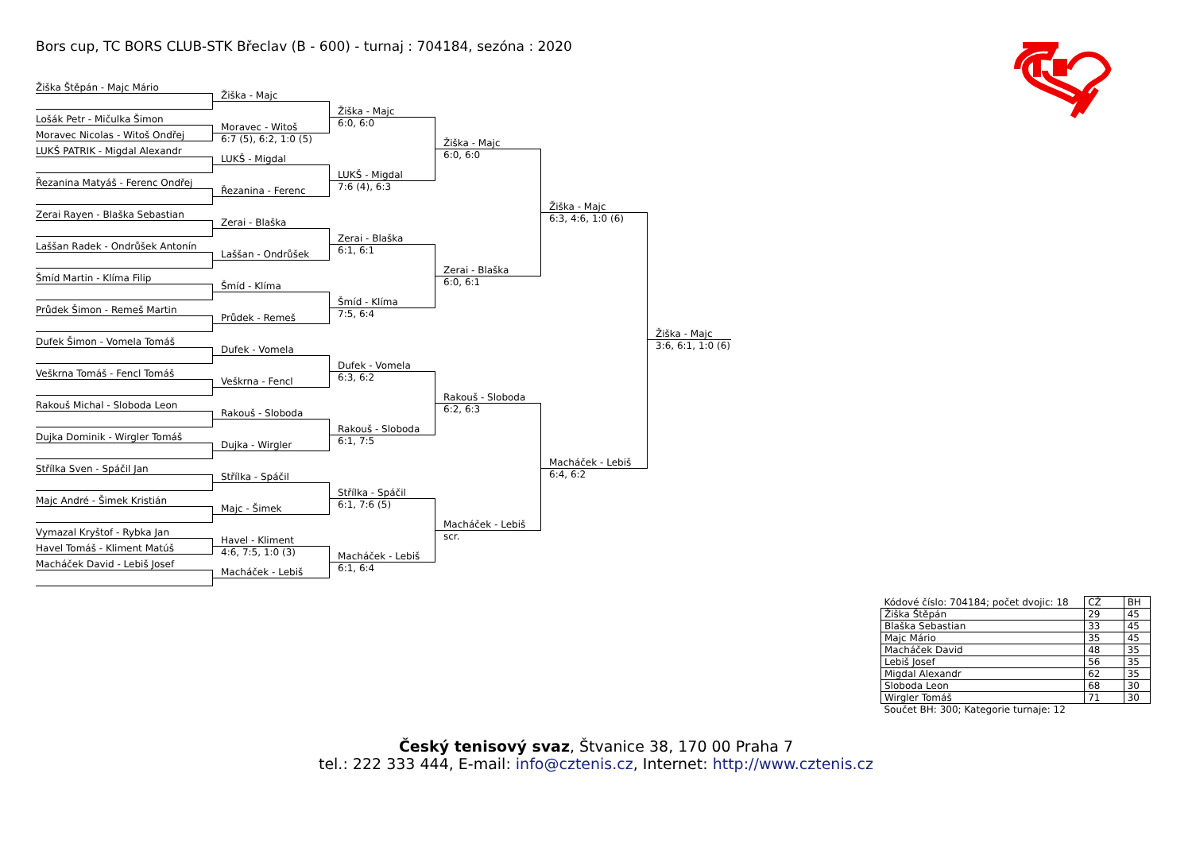Bors cup, TC BORS CLUB-STK Břeclav (B - 600) - turnaj : 704184, sezóna : 2020
Žiška Štěpán - Majc Mário
Lošák Petr - Mičulka Šimon
Moravec Nicolas - Witoš Ondřej
LUKŠ PATRIK - Migdal Alexandr
Řezanina Matyáš - Ferenc Ondřej
Zerai Rayen - Blaška Sebastian
Laššan Radek - Ondrůšek Antonín
Šmíd Martin - Klíma Filip
Průdek Šimon - Remeš Martin
Dufek Šimon - Vomela Tomáš
Veškrna Tomáš - Fencl Tomáš
Rakouš Michal - Sloboda Leon
Dujka Dominik - Wirgler Tomáš
Střílka Sven - Spáčil Jan
Majc André - Šimek Kristián
Vymazal Kryštof - Rybka Jan
Havel Tomáš - Kliment Matúš
Macháček David - Lebiš Josef
Žiška - Majc
Moravec - Witoš
6:7 (5), 6:2, 1:0 (5)
LUKŠ - Migdal
Řezanina - Ferenc
Zerai - Blaška
Laššan - Ondrůšek
Šmíd - Klíma
Průdek - Remeš
Dufek - Vomela
Veškrna - Fencl
Rakouš - Sloboda
Dujka - Wirgler
Střílka - Spáčil
Majc - Šimek
Havel - Kliment
4:6, 7:5, 1:0 (3)
Macháček - Lebiš
Žiška - Majc
6:0, 6:0
LUKŠ - Migdal
7:6 (4), 6:3
Zerai - Blaška
6:1, 6:1
Šmíd - Klíma
7:5, 6:4
Dufek - Vomela
6:3, 6:2
Rakouš - Sloboda
6:1, 7:5
Střílka - Spáčil
6:1, 7:6 (5)
Macháček - Lebiš
6:1, 6:4
Žiška - Majc
6:0, 6:0
Zerai - Blaška
6:0, 6:1
Rakouš - Sloboda
6:2, 6:3
Macháček - Lebiš
scr.
Žiška - Majc
6:3, 4:6, 1:0 (6)
Macháček - Lebiš
6:4, 6:2
Žiška - Majc
3:6, 6:1, 1:0 (6)
| Kódové číslo: 704184; počet dvojic: 18 | CŽ | BH |
| Žiška Štěpán | 29 | 45 |
| Blaška Sebastian | 33 | 45 |
| Majc Mário | 35 | 45 |
| Macháček David | 48 | 35 |
| Lebiš Josef | 56 | 35 |
| Migdal Alexandr | 62 | 35 |
| Sloboda Leon | 68 | 30 |
| Wirgler Tomáš | 71 | 30 |
| Součet BH: 300; Kategorie turnaje: 12 | | |
Český tenisový svaz, Štvanice 38, 170 00 Praha 7
tel.: 222 333 444, E-mail: info@cztenis.cz, Internet: http://www.cztenis.cz